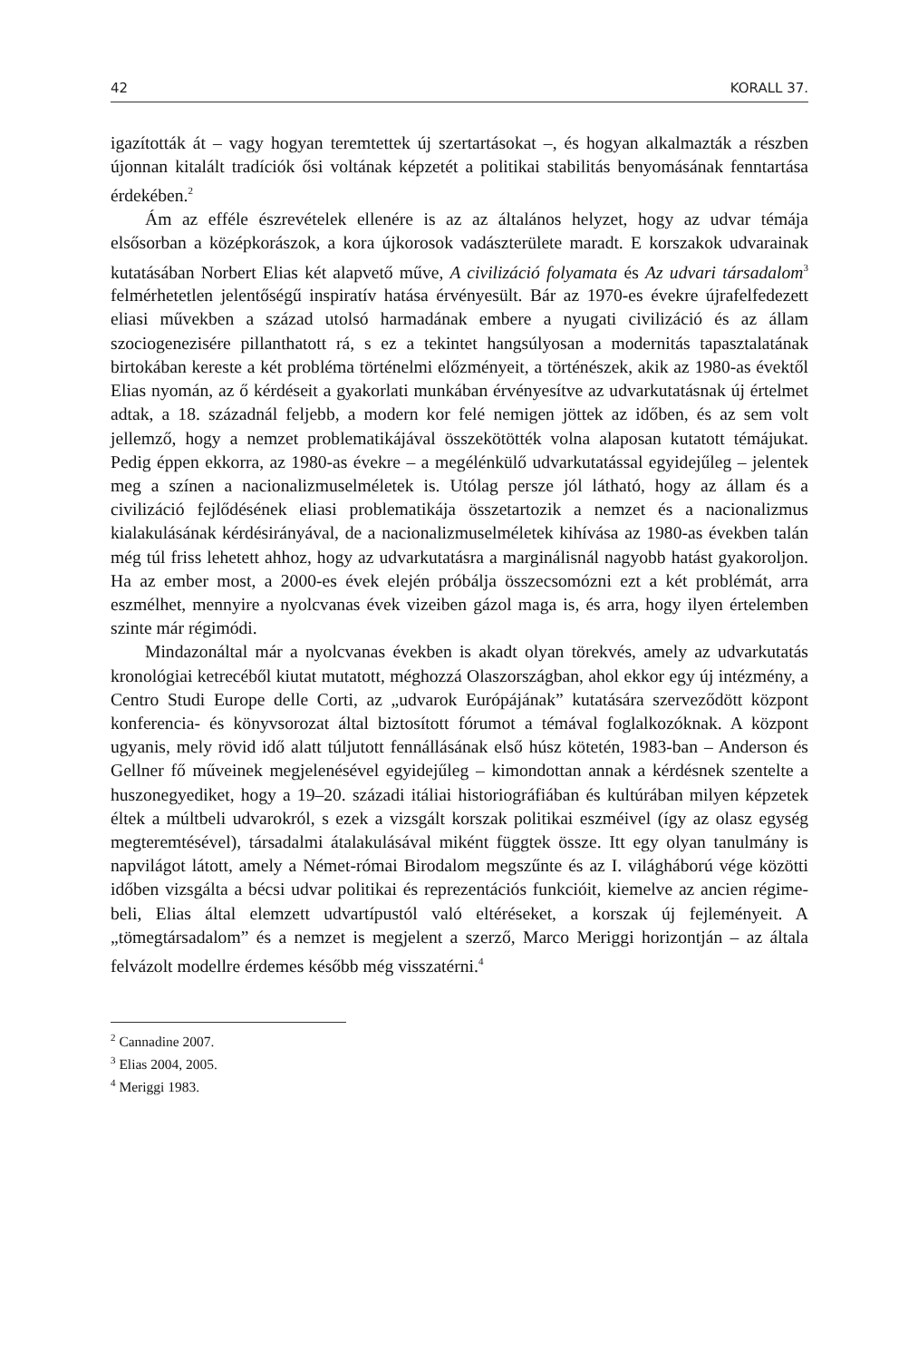42 KORALL 37.
igazították át – vagy hogyan teremtettek új szertartásokat –, és hogyan alkalmazták a részben újonnan kitalált tradíciók ősi voltának képzetét a politikai stabilitás benyomásának fenntartása érdekében.<sup>2</sup>
Ám az efféle észrevételek ellenére is az az általános helyzet, hogy az udvar témája elsősorban a középkorászok, a kora újkorosok vadászterülete maradt. E korszakok udvarainak kutatásában Norbert Elias két alapvető műve, A civilizáció folyamata és Az udvari társadalom<sup>3</sup> felmérhetetlen jelentőségű inspiratív hatása érvényesült. Bár az 1970-es évekre újrafelfedezett eliasi művekben a század utolsó harmadának embere a nyugati civilizáció és az állam szociogenezisére pillanthatott rá, s ez a tekintet hangsúlyosan a modernitás tapasztalatának birtokában kereste a két probléma történelmi előzményeit, a történészek, akik az 1980-as évektől Elias nyomán, az ő kérdéseit a gyakorlati munkában érvényesítve az udvarkutatásnak új értelmet adtak, a 18. századnál feljebb, a modern kor felé nemigen jöttek az időben, és az sem volt jellemző, hogy a nemzet problematikájával összekötötték volna alaposan kutatott témájukat. Pedig éppen ekkorra, az 1980-as évekre – a megélénkülő udvarkutatással egyidejűleg – jelentek meg a színen a nacionalizmuselméletek is. Utólag persze jól látható, hogy az állam és a civilizáció fejlődésének eliasi problematikája összetartozik a nemzet és a nacionalizmus kialakulásának kérdésirányával, de a nacionalizmuselméletek kihívása az 1980-as években talán még túl friss lehetett ahhoz, hogy az udvarkutatásra a marginálisnál nagyobb hatást gyakoroljon. Ha az ember most, a 2000-es évek elején próbálja összecsomózni ezt a két problémát, arra eszmélhet, mennyire a nyolcvanas évek vizeiben gázol maga is, és arra, hogy ilyen értelemben szinte már régimódi.
Mindazonáltal már a nyolcvanas években is akadt olyan törekvés, amely az udvarkutatás kronológiai ketrecéből kiutat mutatott, méghozzá Olaszországban, ahol ekkor egy új intézmény, a Centro Studi Europe delle Corti, az „udvarok Európájának” kutatására szerveződött központ konferencia- és könyvsorozat által biztosított fórumot a témával foglalkozóknak. A központ ugyanis, mely rövid idő alatt túljutott fennállásának első húsz kötetén, 1983-ban – Anderson és Gellner fő műveinek megjelenésével egyidejűleg – kimondottan annak a kérdésnek szentelte a huszonegyediket, hogy a 19–20. századi itáliai historiográfiában és kultúrában milyen képzetek éltek a múltbeli udvarokról, s ezek a vizsgált korszak politikai eszméivel (így az olasz egység megteremtésével), társadalmi átalakulásával miként függtek össze. Itt egy olyan tanulmány is napvilágot látott, amely a Német-római Birodalom megszűnte és az I. világháború vége közötti időben vizsgálta a bécsi udvar politikai és reprezentációs funkcióit, kiemelve az ancien régime-beli, Elias által elemzett udvartípustól való eltéréseket, a korszak új fejleményeit. A „tömegtársadalom” és a nemzet is megjelent a szerző, Marco Meriggi horizontján – az általa felvázolt modellre érdemes később még visszatérni.<sup>4</sup>
<sup>2</sup> Cannadine 2007.
<sup>3</sup> Elias 2004, 2005.
<sup>4</sup> Meriggi 1983.